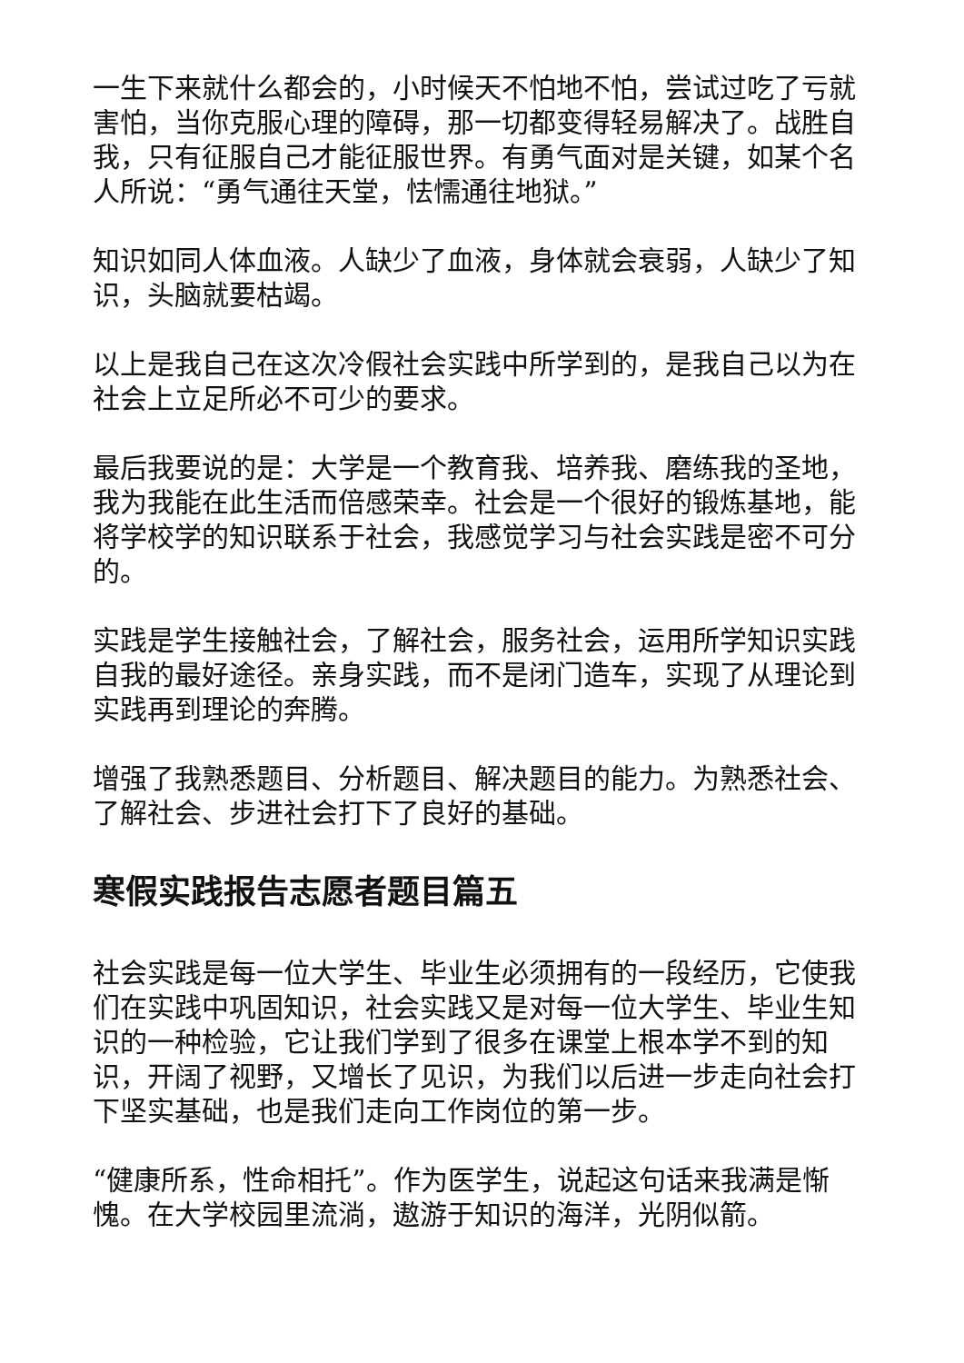一生下来就什么都会的，小时候天不怕地不怕，尝试过吃了亏就害怕，当你克服心理的障碍，那一切都变得轻易解决了。战胜自我，只有征服自己才能征服世界。有勇气面对是关键，如某个名人所说：“勇气通往天堂，怯懦通往地狱。”
知识如同人体血液。人缺少了血液，身体就会衰弱，人缺少了知识，头脑就要枯竭。
以上是我自己在这次冷假社会实践中所学到的，是我自己以为在社会上立足所必不可少的要求。
最后我要说的是：大学是一个教育我、培养我、磨练我的圣地，我为我能在此生活而倍感荣幸。社会是一个很好的锻炼基地，能将学校学的知识联系于社会，我感觉学习与社会实践是密不可分的。
实践是学生接触社会，了解社会，服务社会，运用所学知识实践自我的最好途径。亲身实践，而不是闭门造车，实现了从理论到实践再到理论的奔腾。
增强了我熟悉题目、分析题目、解决题目的能力。为熟悉社会、了解社会、步进社会打下了良好的基础。
寒假实践报告志愿者题目篇五
社会实践是每一位大学生、毕业生必须拥有的一段经历，它使我们在实践中巩固知识，社会实践又是对每一位大学生、毕业生知识的一种检验，它让我们学到了很多在课堂上根本学不到的知识，开阔了视野，又增长了见识，为我们以后进一步走向社会打下坚实基础，也是我们走向工作岗位的第一步。
“健康所系，性命相托”。作为医学生，说起这句话来我满是惭愧。在大学校园里流淌，遨游于知识的海洋，光阴似箭。